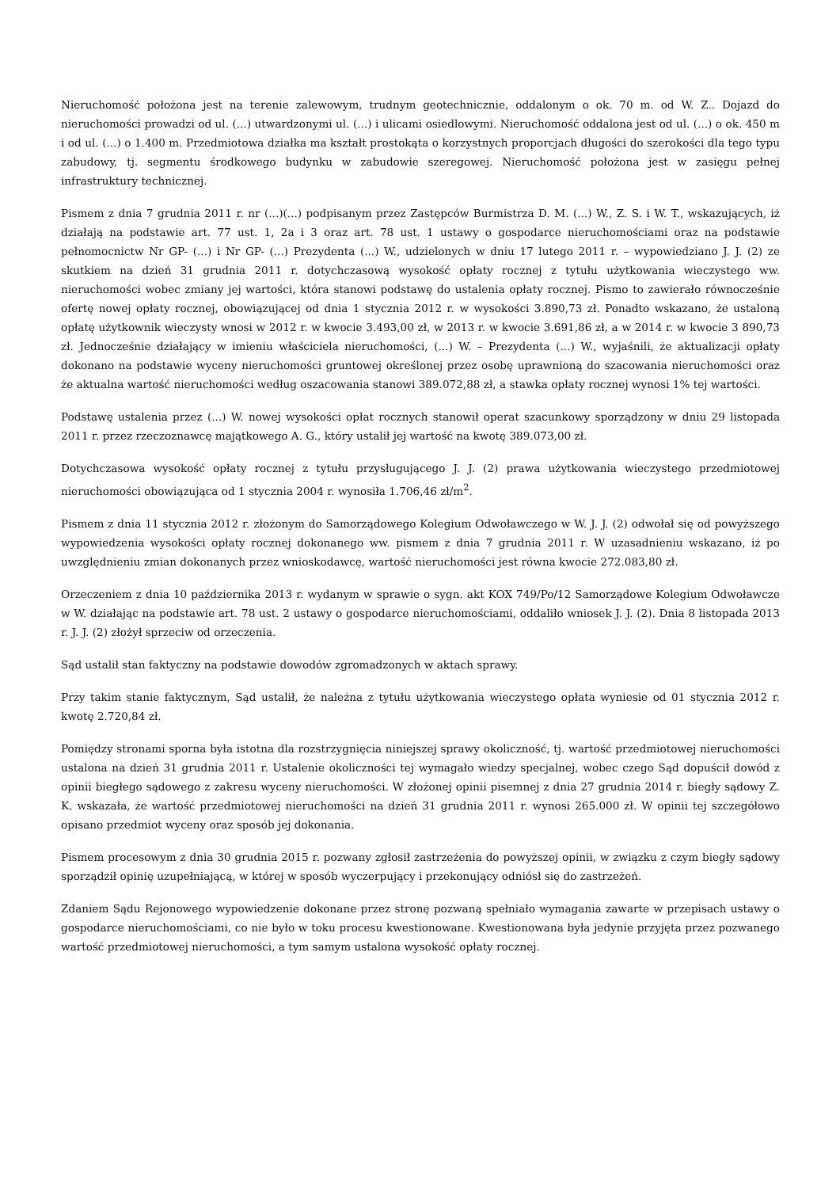Nieruchomość położona jest na terenie zalewowym, trudnym geotechnicznie, oddalonym o ok. 70 m. od W. Z.. Dojazd do nieruchomości prowadzi od ul. (...) utwardzonymi ul. (...) i ulicami osiedlowymi. Nieruchomość oddalona jest od ul. (...) o ok. 450 m i od ul. (...) o 1.400 m. Przedmiotowa działka ma kształt prostokąta o korzystnych proporcjach długości do szerokości dla tego typu zabudowy, tj. segmentu środkowego budynku w zabudowie szeregowej. Nieruchomość położona jest w zasięgu pełnej infrastruktury technicznej.
Pismem z dnia 7 grudnia 2011 r. nr (...)(...) podpisanym przez Zastępców Burmistrza D. M. (...) W., Z. S. i W. T., wskazujących, iż działają na podstawie art. 77 ust. 1, 2a i 3 oraz art. 78 ust. 1 ustawy o gospodarce nieruchomościami oraz na podstawie pełnomocnictw Nr GP- (...) i Nr GP- (...) Prezydenta (...) W., udzielonych w dniu 17 lutego 2011 r. – wypowiedziano J. J. (2) ze skutkiem na dzień 31 grudnia 2011 r. dotychczasową wysokość opłaty rocznej z tytułu użytkowania wieczystego ww. nieruchomości wobec zmiany jej wartości, która stanowi podstawę do ustalenia opłaty rocznej. Pismo to zawierało równocześnie ofertę nowej opłaty rocznej, obowiązującej od dnia 1 stycznia 2012 r. w wysokości 3.890,73 zł. Ponadto wskazano, że ustaloną opłatę użytkownik wieczysty wnosi w 2012 r. w kwocie 3.493,00 zł, w 2013 r. w kwocie 3.691,86 zł, a w 2014 r. w kwocie 3 890,73 zł. Jednocześnie działający w imieniu właściciela nieruchomości, (...) W. – Prezydenta (...) W., wyjaśnili, że aktualizacji opłaty dokonano na podstawie wyceny nieruchomości gruntowej określonej przez osobę uprawnioną do szacowania nieruchomości oraz że aktualna wartość nieruchomości według oszacowania stanowi 389.072,88 zł, a stawka opłaty rocznej wynosi 1% tej wartości.
Podstawę ustalenia przez (...) W. nowej wysokości opłat rocznych stanowił operat szacunkowy sporządzony w dniu 29 listopada 2011 r. przez rzeczoznawcę majątkowego A. G., który ustalił jej wartość na kwotę 389.073,00 zł.
Dotychczasowa wysokość opłaty rocznej z tytułu przysługującego J. J. (2) prawa użytkowania wieczystego przedmiotowej nieruchomości obowiązująca od 1 stycznia 2004 r. wynosiła 1.706,46 zł/m<sup>2</sup>.
Pismem z dnia 11 stycznia 2012 r. złożonym do Samorządowego Kolegium Odwoławczego w W. J. J. (2) odwołał się od powyższego wypowiedzenia wysokości opłaty rocznej dokonanego ww. pismem z dnia 7 grudnia 2011 r. W uzasadnieniu wskazano, iż po uwzględnieniu zmian dokonanych przez wnioskodawcę, wartość nieruchomości jest równa kwocie 272.083,80 zł.
Orzeczeniem z dnia 10 października 2013 r. wydanym w sprawie o sygn. akt KOX 749/Po/12 Samorządowe Kolegium Odwoławcze w W. działając na podstawie art. 78 ust. 2 ustawy o gospodarce nieruchomościami, oddaliło wniosek J. J. (2). Dnia 8 listopada 2013 r. J. J. (2) złożył sprzeciw od orzeczenia.
Sąd ustalił stan faktyczny na podstawie dowodów zgromadzonych w aktach sprawy.
Przy takim stanie faktycznym, Sąd ustalił, że należna z tytułu użytkowania wieczystego opłata wyniesie od 01 stycznia 2012 r. kwotę 2.720,84 zł.
Pomiędzy stronami sporna była istotna dla rozstrzygnięcia niniejszej sprawy okoliczność, tj. wartość przedmiotowej nieruchomości ustalona na dzień 31 grudnia 2011 r. Ustalenie okoliczności tej wymagało wiedzy specjalnej, wobec czego Sąd dopuścił dowód z opinii biegłego sądowego z zakresu wyceny nieruchomości. W złożonej opinii pisemnej z dnia 27 grudnia 2014 r. biegły sądowy Z. K. wskazała, że wartość przedmiotowej nieruchomości na dzień 31 grudnia 2011 r. wynosi 265.000 zł. W opinii tej szczegółowo opisano przedmiot wyceny oraz sposób jej dokonania.
Pismem procesowym z dnia 30 grudnia 2015 r. pozwany zgłosił zastrzeżenia do powyższej opinii, w związku z czym biegły sądowy sporządził opinię uzupełniającą, w której w sposób wyczerpujący i przekonujący odniósł się do zastrzeżeń.
Zdaniem Sądu Rejonowego wypowiedzenie dokonane przez stronę pozwaną spełniało wymagania zawarte w przepisach ustawy o gospodarce nieruchomościami, co nie było w toku procesu kwestionowane. Kwestionowana była jedynie przyjęta przez pozwanego wartość przedmiotowej nieruchomości, a tym samym ustalona wysokość opłaty rocznej.